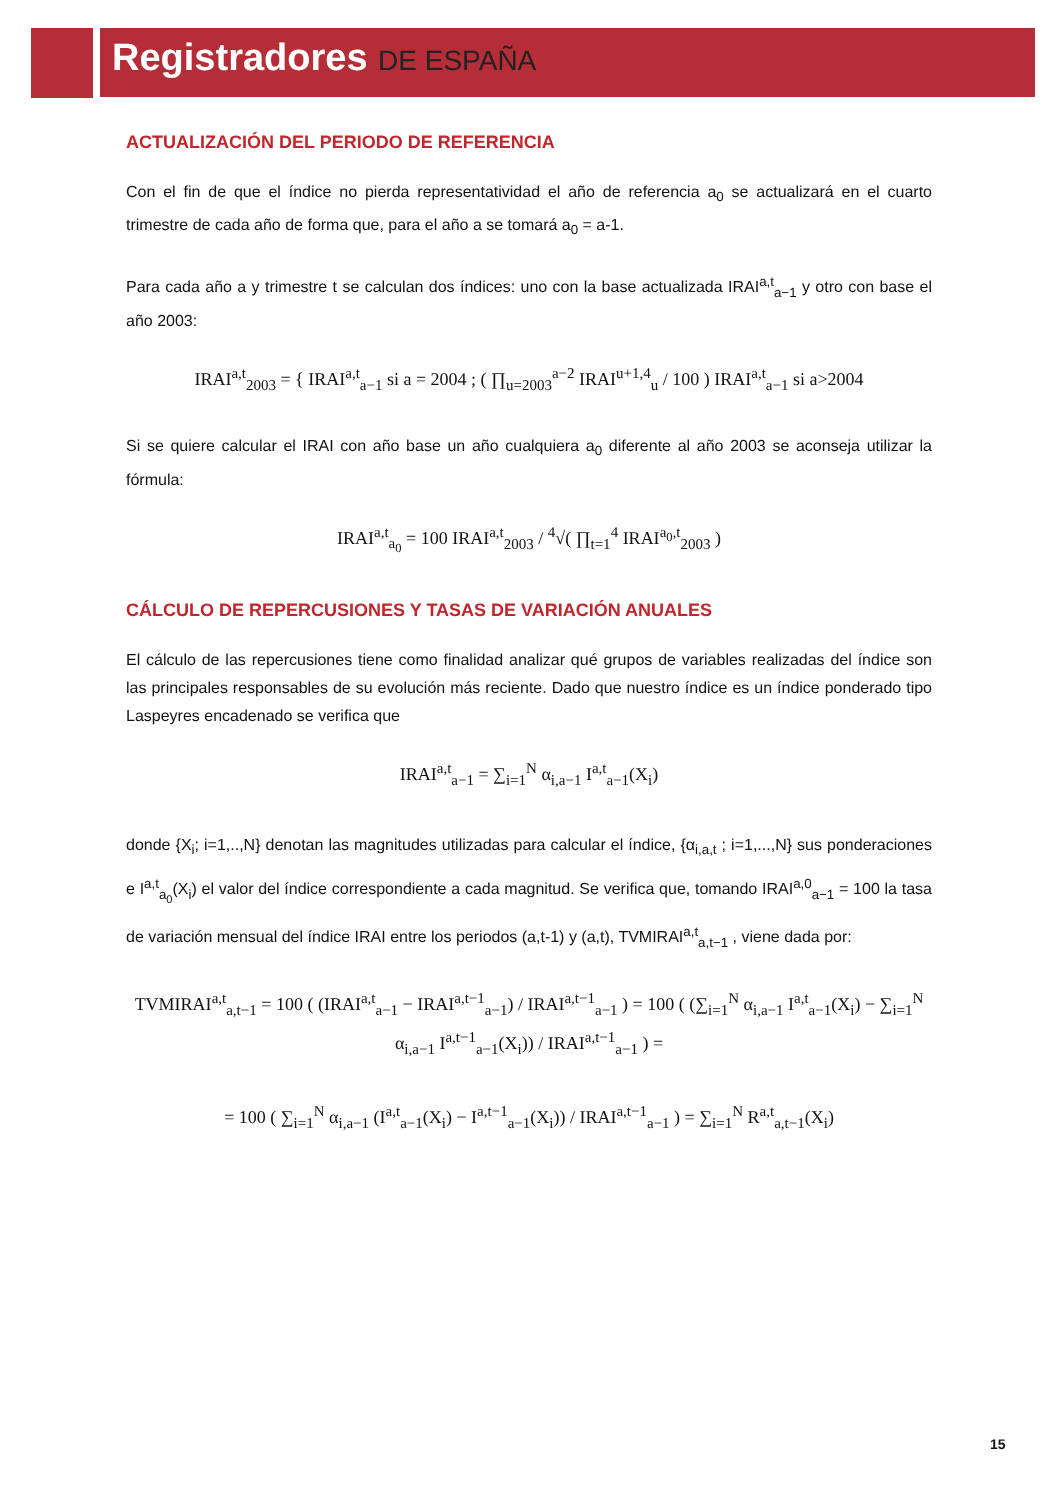Registradores DE ESPAÑA
ACTUALIZACIÓN DEL PERIODO DE REFERENCIA
Con el fin de que el índice no pierda representatividad el año de referencia a<sub>0</sub> se actualizará en el cuarto trimestre de cada año de forma que, para el año a se tomará a<sub>0</sub> = a-1.
Para cada año a y trimestre t se calculan dos índices: uno con la base actualizada IRAI<sup>a,t</sup><sub>a−1</sub> y otro con base el año 2003:
IRAI<sup>a,t</sup><sub>2003</sub> = { IRAI<sup>a,t</sup><sub>a−1</sub> si a = 2004 ; ( ∏<sub>u=2003</sub><sup>a−2</sup> IRAI<sup>u+1,4</sup><sub>u</sub> / 100 ) IRAI<sup>a,t</sup><sub>a−1</sub> si a>2004
Si se quiere calcular el IRAI con año base un año cualquiera a<sub>0</sub> diferente al año 2003 se aconseja utilizar la fórmula:
IRAI<sup>a,t</sup><sub>a<sub>0</sub></sub> = 100 IRAI<sup>a,t</sup><sub>2003</sub> / <sup>4</sup>√( ∏<sub>t=1</sub><sup>4</sup> IRAI<sup>a<sub>0</sub>,t</sup><sub>2003</sub> )
CÁLCULO DE REPERCUSIONES Y TASAS DE VARIACIÓN ANUALES
El cálculo de las repercusiones tiene como finalidad analizar qué grupos de variables realizadas del índice son las principales responsables de su evolución más reciente. Dado que nuestro índice es un índice ponderado tipo Laspeyres encadenado se verifica que
IRAI<sup>a,t</sup><sub>a−1</sub> = ∑<sub>i=1</sub><sup>N</sup> α<sub>i,a−1</sub> I<sup>a,t</sup><sub>a−1</sub>(X<sub>i</sub>)
donde {X<sub>i</sub>; i=1,..,N} denotan las magnitudes utilizadas para calcular el índice, {α<sub>i,a,t</sub> ; i=1,...,N} sus ponderaciones e I<sup>a,t</sup><sub>a<sub>0</sub></sub>(X<sub>i</sub>) el valor del índice correspondiente a cada magnitud. Se verifica que, tomando IRAI<sup>a,0</sup><sub>a−1</sub> = 100 la tasa de variación mensual del índice IRAI entre los periodos (a,t-1) y (a,t), TVMIRAI<sup>a,t</sup><sub>a,t−1</sub> , viene dada por:
TVMIRAI<sup>a,t</sup><sub>a,t−1</sub> = 100 ( (IRAI<sup>a,t</sup><sub>a−1</sub> − IRAI<sup>a,t−1</sup><sub>a−1</sub>) / IRAI<sup>a,t−1</sup><sub>a−1</sub> ) = 100 ( (∑<sub>i=1</sub><sup>N</sup> α<sub>i,a−1</sub> I<sup>a,t</sup><sub>a−1</sub>(X<sub>i</sub>) − ∑<sub>i=1</sub><sup>N</sup> α<sub>i,a−1</sub> I<sup>a,t−1</sup><sub>a−1</sub>(X<sub>i</sub>)) / IRAI<sup>a,t−1</sup><sub>a−1</sub> ) =
= 100 ( ∑<sub>i=1</sub><sup>N</sup> α<sub>i,a−1</sub> (I<sup>a,t</sup><sub>a−1</sub>(X<sub>i</sub>) − I<sup>a,t−1</sup><sub>a−1</sub>(X<sub>i</sub>)) / IRAI<sup>a,t−1</sup><sub>a−1</sub> ) = ∑<sub>i=1</sub><sup>N</sup> R<sup>a,t</sup><sub>a,t−1</sub>(X<sub>i</sub>)
15